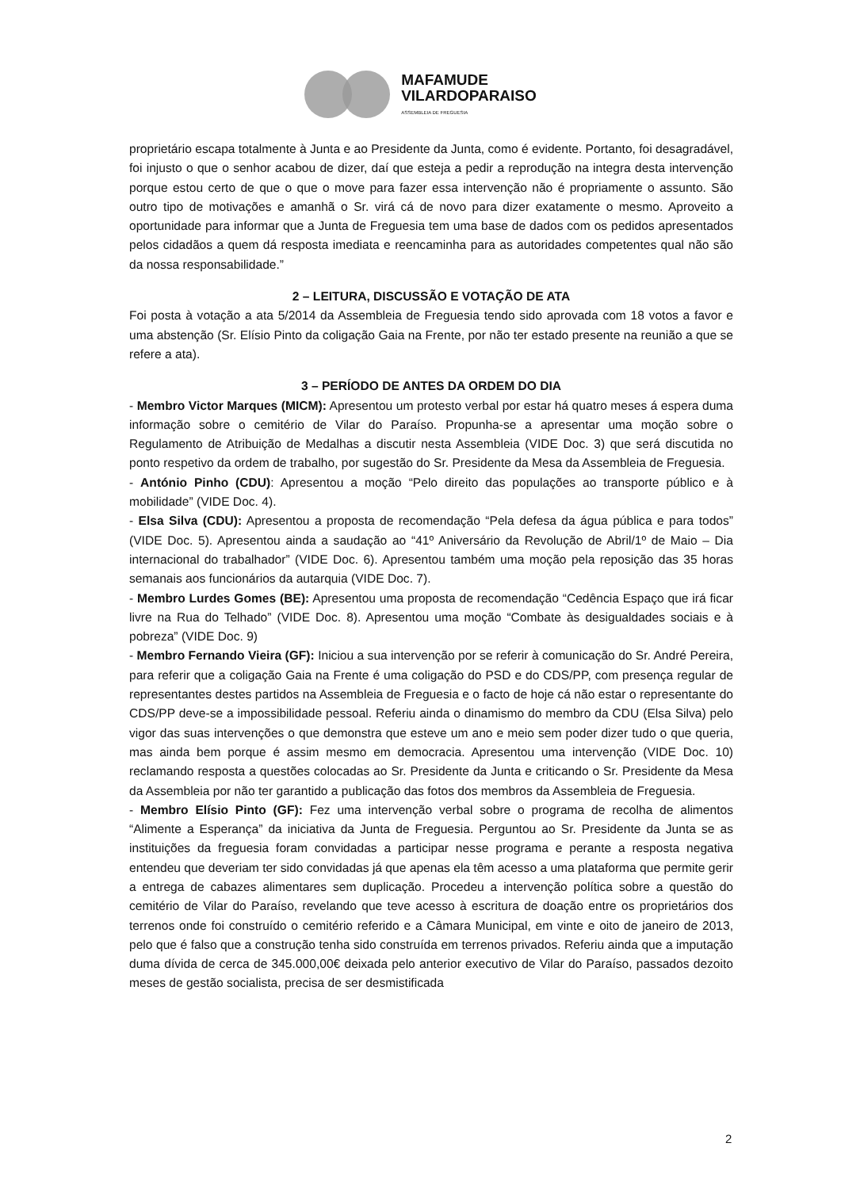MAFAMUDE
VILARDOPARAISO
ASSEMBLEIA DE FREGUESIA
proprietário escapa totalmente à Junta e ao Presidente da Junta, como é evidente. Portanto, foi desagradável, foi injusto o que o senhor acabou de dizer, daí que esteja a pedir a reprodução na integra desta intervenção porque estou certo de que o que o move para fazer essa intervenção não é propriamente o assunto. São outro tipo de motivações e amanhã o Sr. virá cá de novo para dizer exatamente o mesmo. Aproveito a oportunidade para informar que a Junta de Freguesia tem uma base de dados com os pedidos apresentados pelos cidadãos a quem dá resposta imediata e reencaminha para as autoridades competentes qual não são da nossa responsabilidade.”
2 – LEITURA, DISCUSSÃO E VOTAÇÃO DE ATA
Foi posta à votação a ata 5/2014 da Assembleia de Freguesia tendo sido aprovada com 18 votos a favor e uma abstenção (Sr. Elísio Pinto da coligação Gaia na Frente, por não ter estado presente na reunião a que se refere a ata).
3 – PERÍODO DE ANTES DA ORDEM DO DIA
- Membro Victor Marques (MICM): Apresentou um protesto verbal por estar há quatro meses á espera duma informação sobre o cemitério de Vilar do Paraíso. Propunha-se a apresentar uma moção sobre o Regulamento de Atribuição de Medalhas a discutir nesta Assembleia (VIDE Doc. 3) que será discutida no ponto respetivo da ordem de trabalho, por sugestão do Sr. Presidente da Mesa da Assembleia de Freguesia.
- António Pinho (CDU): Apresentou a moção “Pelo direito das populações ao transporte público e à mobilidade” (VIDE Doc. 4).
- Elsa Silva (CDU): Apresentou a proposta de recomendação “Pela defesa da água pública e para todos” (VIDE Doc. 5). Apresentou ainda a saudação ao “41º Aniversário da Revolução de Abril/1º de Maio – Dia internacional do trabalhador” (VIDE Doc. 6). Apresentou também uma moção pela reposição das 35 horas semanais aos funcionários da autarquia (VIDE Doc. 7).
- Membro Lurdes Gomes (BE): Apresentou uma proposta de recomendação “Cedência Espaço que irá ficar livre na Rua do Telhado” (VIDE Doc. 8). Apresentou uma moção “Combate às desigualdades sociais e à pobreza” (VIDE Doc. 9)
- Membro Fernando Vieira (GF): Iniciou a sua intervenção por se referir à comunicação do Sr. André Pereira, para referir que a coligação Gaia na Frente é uma coligação do PSD e do CDS/PP, com presença regular de representantes destes partidos na Assembleia de Freguesia e o facto de hoje cá não estar o representante do CDS/PP deve-se a impossibilidade pessoal. Referiu ainda o dinamismo do membro da CDU (Elsa Silva) pelo vigor das suas intervenções o que demonstra que esteve um ano e meio sem poder dizer tudo o que queria, mas ainda bem porque é assim mesmo em democracia. Apresentou uma intervenção (VIDE Doc. 10) reclamando resposta a questões colocadas ao Sr. Presidente da Junta e criticando o Sr. Presidente da Mesa da Assembleia por não ter garantido a publicação das fotos dos membros da Assembleia de Freguesia.
- Membro Elísio Pinto (GF): Fez uma intervenção verbal sobre o programa de recolha de alimentos “Alimente a Esperança” da iniciativa da Junta de Freguesia. Perguntou ao Sr. Presidente da Junta se as instituições da freguesia foram convidadas a participar nesse programa e perante a resposta negativa entendeu que deveriam ter sido convidadas já que apenas ela têm acesso a uma plataforma que permite gerir a entrega de cabazes alimentares sem duplicação. Procedeu a intervenção política sobre a questão do cemitério de Vilar do Paraíso, revelando que teve acesso à escritura de doação entre os proprietários dos terrenos onde foi construído o cemitério referido e a Câmara Municipal, em vinte e oito de janeiro de 2013, pelo que é falso que a construção tenha sido construída em terrenos privados. Referiu ainda que a imputação duma dívida de cerca de 345.000,00€ deixada pelo anterior executivo de Vilar do Paraíso, passados dezoito meses de gestão socialista, precisa de ser desmistificada
2